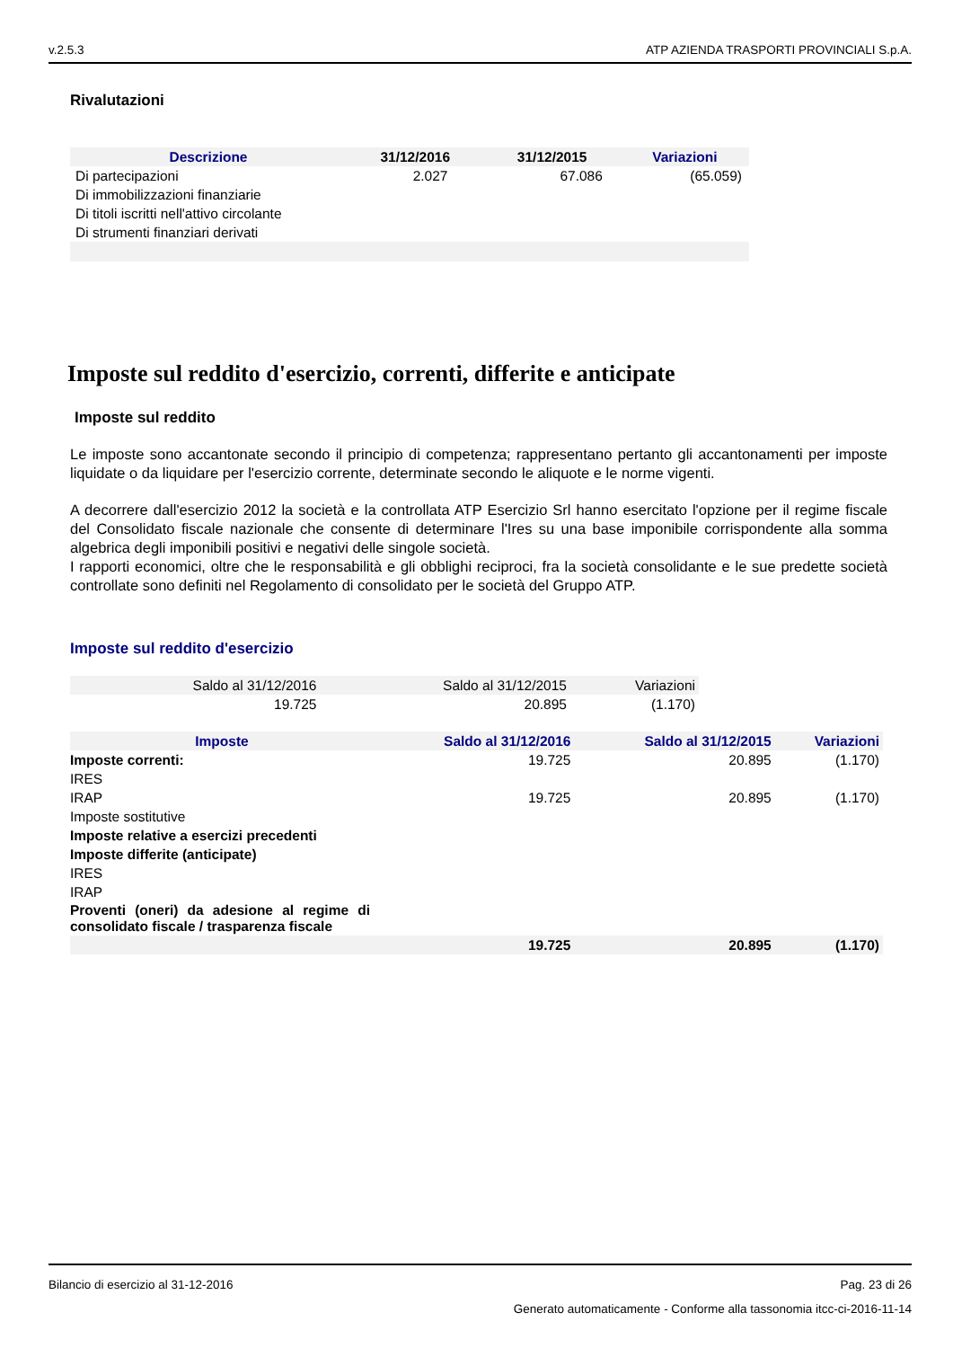v.2.5.3 ATP AZIENDA TRASPORTI PROVINCIALI S.p.A.
Rivalutazioni
| Descrizione | 31/12/2016 | 31/12/2015 | Variazioni |
| --- | --- | --- | --- |
| Di partecipazioni | 2.027 | 67.086 | (65.059) |
| Di immobilizzazioni finanziarie | | | |
| Di titoli iscritti nell'attivo circolante | | | |
| Di strumenti finanziari derivati | | | |
Imposte sul reddito d'esercizio, correnti, differite e anticipate
Imposte sul reddito
Le imposte sono accantonate secondo il principio di competenza; rappresentano pertanto gli accantonamenti per imposte liquidate o da liquidare per l'esercizio corrente, determinate secondo le aliquote e le norme vigenti.
A decorrere dall'esercizio 2012 la società e la controllata ATP Esercizio Srl hanno esercitato l'opzione per il regime fiscale del Consolidato fiscale nazionale che consente di determinare l'Ires su una base imponibile corrispondente alla somma algebrica degli imponibili positivi e negativi delle singole società.
I rapporti economici, oltre che le responsabilità e gli obblighi reciproci, fra la società consolidante e le sue predette società controllate sono definiti nel Regolamento di consolidato per le società del Gruppo ATP.
Imposte sul reddito d'esercizio
| Saldo al 31/12/2016 | Saldo al 31/12/2015 | Variazioni |
| 19.725 | 20.895 | (1.170) |
| Imposte | Saldo al 31/12/2016 | Saldo al 31/12/2015 | Variazioni |
| --- | --- | --- | --- |
| Imposte correnti: | 19.725 | 20.895 | (1.170) |
| IRES | | | |
| IRAP | 19.725 | 20.895 | (1.170) |
| Imposte sostitutive | | | |
| Imposte relative a esercizi precedenti | | | |
| Imposte differite (anticipate) | | | |
| IRES | | | |
| IRAP | | | |
| Proventi (oneri) da adesione al regime di consolidato fiscale / trasparenza fiscale | | | |
| | 19.725 | 20.895 | (1.170) |
Bilancio di esercizio al 31-12-2016 Pag. 23 di 26
Generato automaticamente - Conforme alla tassonomia itcc-ci-2016-11-14